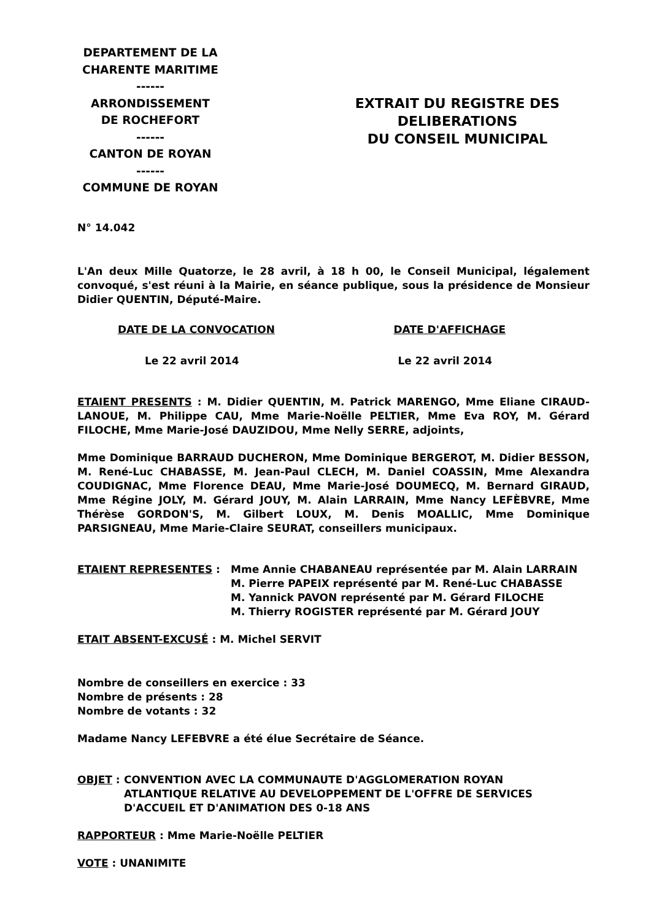DEPARTEMENT DE LA
CHARENTE MARITIME
------
ARRONDISSEMENT
DE ROCHEFORT
------
CANTON DE ROYAN
------
COMMUNE DE ROYAN
EXTRAIT DU REGISTRE DES
DELIBERATIONS
DU CONSEIL MUNICIPAL
N° 14.042
L'An deux Mille Quatorze, le 28 avril, à 18 h 00, le Conseil Municipal, légalement convoqué, s'est réuni à la Mairie, en séance publique, sous la présidence de Monsieur Didier QUENTIN, Député-Maire.
DATE DE LA CONVOCATION DATE D'AFFICHAGE
Le 22 avril 2014 Le 22 avril 2014
ETAIENT PRESENTS : M. Didier QUENTIN, M. Patrick MARENGO, Mme Eliane CIRAUD-LANOUE, M. Philippe CAU, Mme Marie-Noëlle PELTIER, Mme Eva ROY, M. Gérard FILOCHE, Mme Marie-José DAUZIDOU, Mme Nelly SERRE, adjoints,
Mme Dominique BARRAUD DUCHERON, Mme Dominique BERGEROT, M. Didier BESSON, M. René-Luc CHABASSE, M. Jean-Paul CLECH, M. Daniel COASSIN, Mme Alexandra COUDIGNAC, Mme Florence DEAU, Mme Marie-José DOUMECQ, M. Bernard GIRAUD, Mme Régine JOLY, M. Gérard JOUY, M. Alain LARRAIN, Mme Nancy LEFÈBVRE, Mme Thérèse GORDON'S, M. Gilbert LOUX, M. Denis MOALLIC, Mme Dominique PARSIGNEAU, Mme Marie-Claire SEURAT, conseillers municipaux.
ETAIENT REPRESENTES : Mme Annie CHABANEAU représentée par M. Alain LARRAIN
M. Pierre PAPEIX représenté par M. René-Luc CHABASSE
M. Yannick PAVON représenté par M. Gérard FILOCHE
M. Thierry ROGISTER représenté par M. Gérard JOUY
ETAIT ABSENT-EXCUSÉ : M. Michel SERVIT
Nombre de conseillers en exercice : 33
Nombre de présents : 28
Nombre de votants : 32
Madame Nancy LEFEBVRE a été élue Secrétaire de Séance.
OBJET : CONVENTION AVEC LA COMMUNAUTE D'AGGLOMERATION ROYAN
ATLANTIQUE RELATIVE AU DEVELOPPEMENT DE L'OFFRE DE SERVICES
D'ACCUEIL ET D'ANIMATION DES 0-18 ANS
RAPPORTEUR : Mme Marie-Noëlle PELTIER
VOTE : UNANIMITE